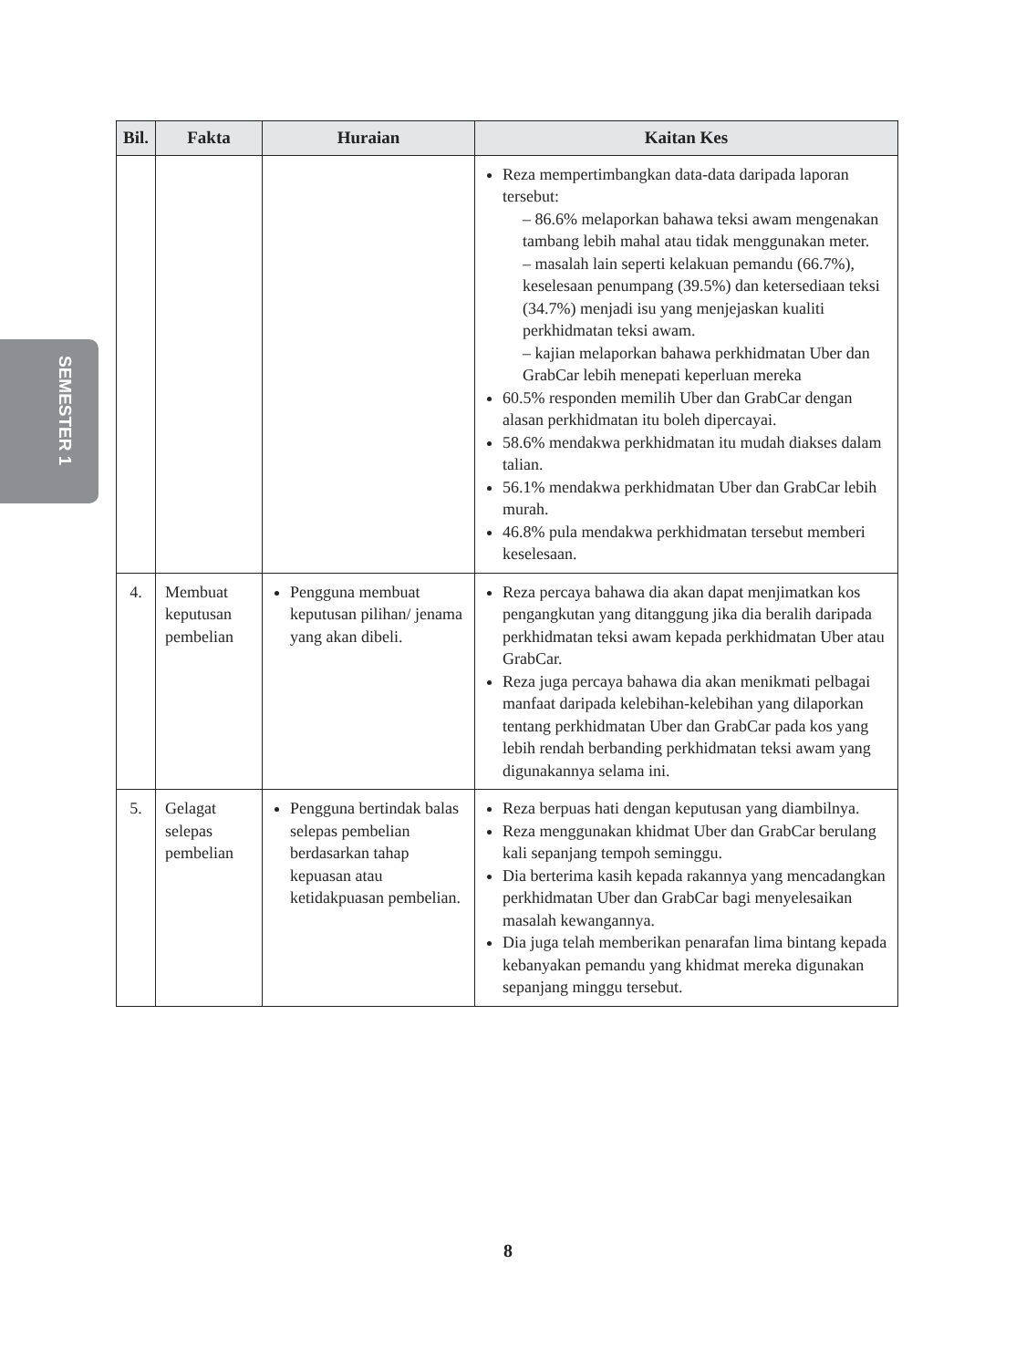SEMESTER 1
| Bil. | Fakta | Huraian | Kaitan Kes |
| --- | --- | --- | --- |
| | | | Reza mempertimbangkan data-data daripada laporan tersebut: – 86.6% melaporkan bahawa teksi awam mengenakan tambang lebih mahal atau tidak menggunakan meter. – masalah lain seperti kelakuan pemandu (66.7%), keselesaan penumpang (39.5%) dan ketersediaan teksi (34.7%) menjadi isu yang menjejaskan kualiti perkhidmatan teksi awam. – kajian melaporkan bahawa perkhidmatan Uber dan GrabCar lebih menepati keperluan mereka 60.5% responden memilih Uber dan GrabCar dengan alasan perkhidmatan itu boleh dipercayai. 58.6% mendakwa perkhidmatan itu mudah diakses dalam talian. 56.1% mendakwa perkhidmatan Uber dan GrabCar lebih murah. 46.8% pula mendakwa perkhidmatan tersebut memberi keselesaan. |
| 4. | Membuat keputusan pembelian | Pengguna membuat keputusan pilihan/ jenama yang akan dibeli. | Reza percaya bahawa dia akan dapat menjimatkan kos pengangkutan yang ditanggung jika dia beralih daripada perkhidmatan teksi awam kepada perkhidmatan Uber atau GrabCar. Reza juga percaya bahawa dia akan menikmati pelbagai manfaat daripada kelebihan-kelebihan yang dilaporkan tentang perkhidmatan Uber dan GrabCar pada kos yang lebih rendah berbanding perkhidmatan teksi awam yang digunakannya selama ini. |
| 5. | Gelagat selepas pembelian | Pengguna bertindak balas selepas pembelian berdasarkan tahap kepuasan atau ketidakpuasan pembelian. | Reza berpuas hati dengan keputusan yang diambilnya. Reza menggunakan khidmat Uber dan GrabCar berulang kali sepanjang tempoh seminggu. Dia berterima kasih kepada rakannya yang mencadangkan perkhidmatan Uber dan GrabCar bagi menyelesaikan masalah kewangannya. Dia juga telah memberikan penarafan lima bintang kepada kebanyakan pemandu yang khidmat mereka digunakan sepanjang minggu tersebut. |
8